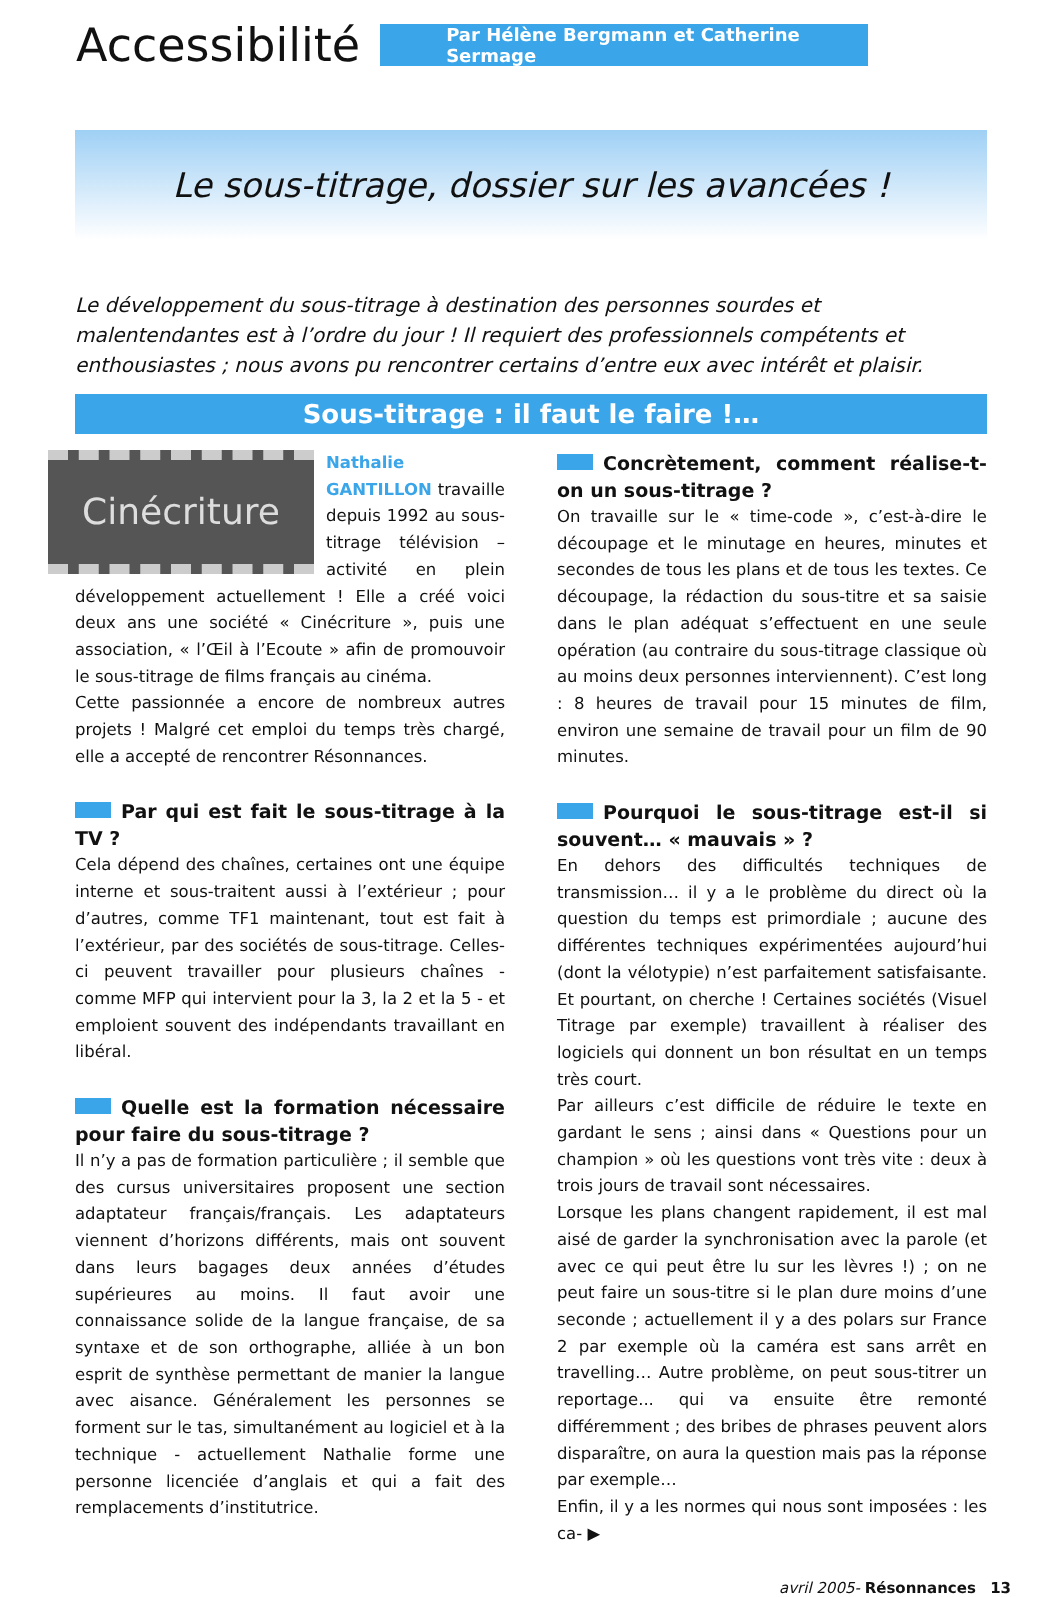Accessibilité
Par Hélène Bergmann et Catherine Sermage
Le sous-titrage, dossier sur les avancées !
Le développement du sous-titrage à destination des personnes sourdes et malentendantes est à l’ordre du jour ! Il requiert des professionnels compétents et enthousiastes ; nous avons pu rencontrer certains d’entre eux avec intérêt et plaisir.
Sous-titrage : il faut le faire !…
Cinécriture
Nathalie GANTILLON travaille depuis 1992 au sous-titrage télévision – activité en plein développement actuellement ! Elle a créé voici deux ans une société « Cinécriture », puis une association, « l’Œil à l’Ecoute » afin de promouvoir le sous-titrage de films français au cinéma.
Cette passionnée a encore de nombreux autres projets ! Malgré cet emploi du temps très chargé, elle a accepté de rencontrer Résonnances.
Par qui est fait le sous-titrage à la TV ?
Cela dépend des chaînes, certaines ont une équipe interne et sous-traitent aussi à l’extérieur ; pour d’autres, comme TF1 maintenant, tout est fait à l’extérieur, par des sociétés de sous-titrage. Celles-ci peuvent travailler pour plusieurs chaînes - comme MFP qui intervient pour la 3, la 2 et la 5 - et emploient souvent des indépendants travaillant en libéral.
Quelle est la formation nécessaire pour faire du sous-titrage ?
Il n’y a pas de formation particulière ; il semble que des cursus universitaires proposent une section adaptateur français/français. Les adaptateurs viennent d’horizons différents, mais ont souvent dans leurs bagages deux années d’études supérieures au moins. Il faut avoir une connaissance solide de la langue française, de sa syntaxe et de son orthographe, alliée à un bon esprit de synthèse permettant de manier la langue avec aisance. Généralement les personnes se forment sur le tas, simultanément au logiciel et à la technique - actuellement Nathalie forme une personne licenciée d’anglais et qui a fait des remplacements d’institutrice.
Concrètement, comment réalise-t-on un sous-titrage ?
On travaille sur le « time-code », c’est-à-dire le découpage et le minutage en heures, minutes et secondes de tous les plans et de tous les textes. Ce découpage, la rédaction du sous-titre et sa saisie dans le plan adéquat s’effectuent en une seule opération (au contraire du sous-titrage classique où au moins deux personnes interviennent). C’est long : 8 heures de travail pour 15 minutes de film, environ une semaine de travail pour un film de 90 minutes.
Pourquoi le sous-titrage est-il si souvent… « mauvais » ?
En dehors des difficultés techniques de transmission… il y a le problème du direct où la question du temps est primordiale ; aucune des différentes techniques expérimentées aujourd’hui (dont la vélotypie) n’est parfaitement satisfaisante. Et pourtant, on cherche ! Certaines sociétés (Visuel Titrage par exemple) travaillent à réaliser des logiciels qui donnent un bon résultat en un temps très court.
Par ailleurs c’est difficile de réduire le texte en gardant le sens ; ainsi dans « Questions pour un champion » où les questions vont très vite : deux à trois jours de travail sont nécessaires.
Lorsque les plans changent rapidement, il est mal aisé de garder la synchronisation avec la parole (et avec ce qui peut être lu sur les lèvres !) ; on ne peut faire un sous-titre si le plan dure moins d’une seconde ; actuellement il y a des polars sur France 2 par exemple où la caméra est sans arrêt en travelling… Autre problème, on peut sous-titrer un reportage... qui va ensuite être remonté différemment ; des bribes de phrases peuvent alors disparaître, on aura la question mais pas la réponse par exemple…
Enfin, il y a les normes qui nous sont imposées : les ca- ▶
avril 2005- Résonnances 13